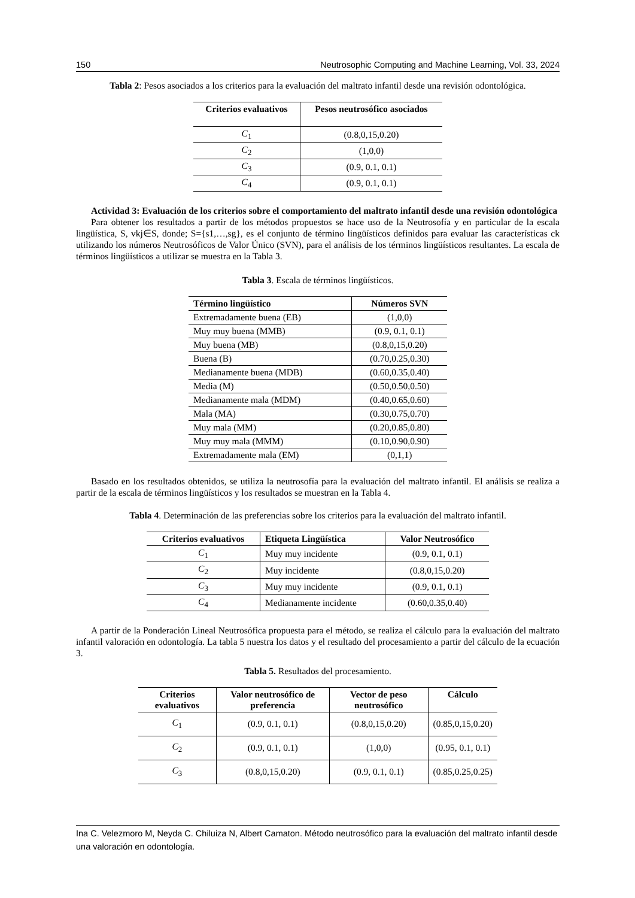150 Neutrosophic Computing and Machine Learning, Vol. 33, 2024
Tabla 2: Pesos asociados a los criterios para la evaluación del maltrato infantil desde una revisión odontológica.
| Criterios evaluativos | Pesos neutrosófico asociados |
| --- | --- |
| C<sub>1</sub> | (0.8,0,15,0.20) |
| C<sub>2</sub> | (1,0,0) |
| C<sub>3</sub> | (0.9, 0.1, 0.1) |
| C<sub>4</sub> | (0.9, 0.1, 0.1) |
Actividad 3: Evaluación de los criterios sobre el comportamiento del maltrato infantil desde una revisión odontológica
Para obtener los resultados a partir de los métodos propuestos se hace uso de la Neutrosofía y en particular de la escala lingüística, S, vkj∈S, donde; S={s1,…,sg}, es el conjunto de término lingüísticos definidos para evaluar las características ck utilizando los números Neutrosóficos de Valor Único (SVN), para el análisis de los términos lingüísticos resultantes. La escala de términos lingüísticos a utilizar se muestra en la Tabla 3.
Tabla 3. Escala de términos lingüísticos.
| Término lingüístico | Números SVN |
| --- | --- |
| Extremadamente buena (EB) | (1,0,0) |
| Muy muy buena (MMB) | (0.9, 0.1, 0.1) |
| Muy buena (MB) | (0.8,0,15,0.20) |
| Buena (B) | (0.70,0.25,0.30) |
| Medianamente buena (MDB) | (0.60,0.35,0.40) |
| Media (M) | (0.50,0.50,0.50) |
| Medianamente mala (MDM) | (0.40,0.65,0.60) |
| Mala (MA) | (0.30,0.75,0.70) |
| Muy mala (MM) | (0.20,0.85,0.80) |
| Muy muy mala (MMM) | (0.10,0.90,0.90) |
| Extremadamente mala (EM) | (0,1,1) |
Basado en los resultados obtenidos, se utiliza la neutrosofía para la evaluación del maltrato infantil. El análisis se realiza a partir de la escala de términos lingüísticos y los resultados se muestran en la Tabla 4.
Tabla 4. Determinación de las preferencias sobre los criterios para la evaluación del maltrato infantil.
| Criterios evaluativos | Etiqueta Lingüística | Valor Neutrosófico |
| --- | --- | --- |
| C<sub>1</sub> | Muy muy incidente | (0.9, 0.1, 0.1) |
| C<sub>2</sub> | Muy incidente | (0.8,0,15,0.20) |
| C<sub>3</sub> | Muy muy incidente | (0.9, 0.1, 0.1) |
| C<sub>4</sub> | Medianamente incidente | (0.60,0.35,0.40) |
A partir de la Ponderación Lineal Neutrosófica propuesta para el método, se realiza el cálculo para la evaluación del maltrato infantil valoración en odontología. La tabla 5 nuestra los datos y el resultado del procesamiento a partir del cálculo de la ecuación 3.
Tabla 5. Resultados del procesamiento.
| Criterios evaluativos | Valor neutrosófico de preferencia | Vector de peso neutrosófico | Cálculo |
| --- | --- | --- | --- |
| C<sub>1</sub> | (0.9, 0.1, 0.1) | (0.8,0,15,0.20) | (0.85,0,15,0.20) |
| C<sub>2</sub> | (0.9, 0.1, 0.1) | (1,0,0) | (0.95, 0.1, 0.1) |
| C<sub>3</sub> | (0.8,0,15,0.20) | (0.9, 0.1, 0.1) | (0.85,0.25,0.25) |
Ina C. Velezmoro M, Neyda C. Chiluiza N, Albert Camaton. Método neutrosófico para la evaluación del maltrato infantil desde una valoración en odontología.